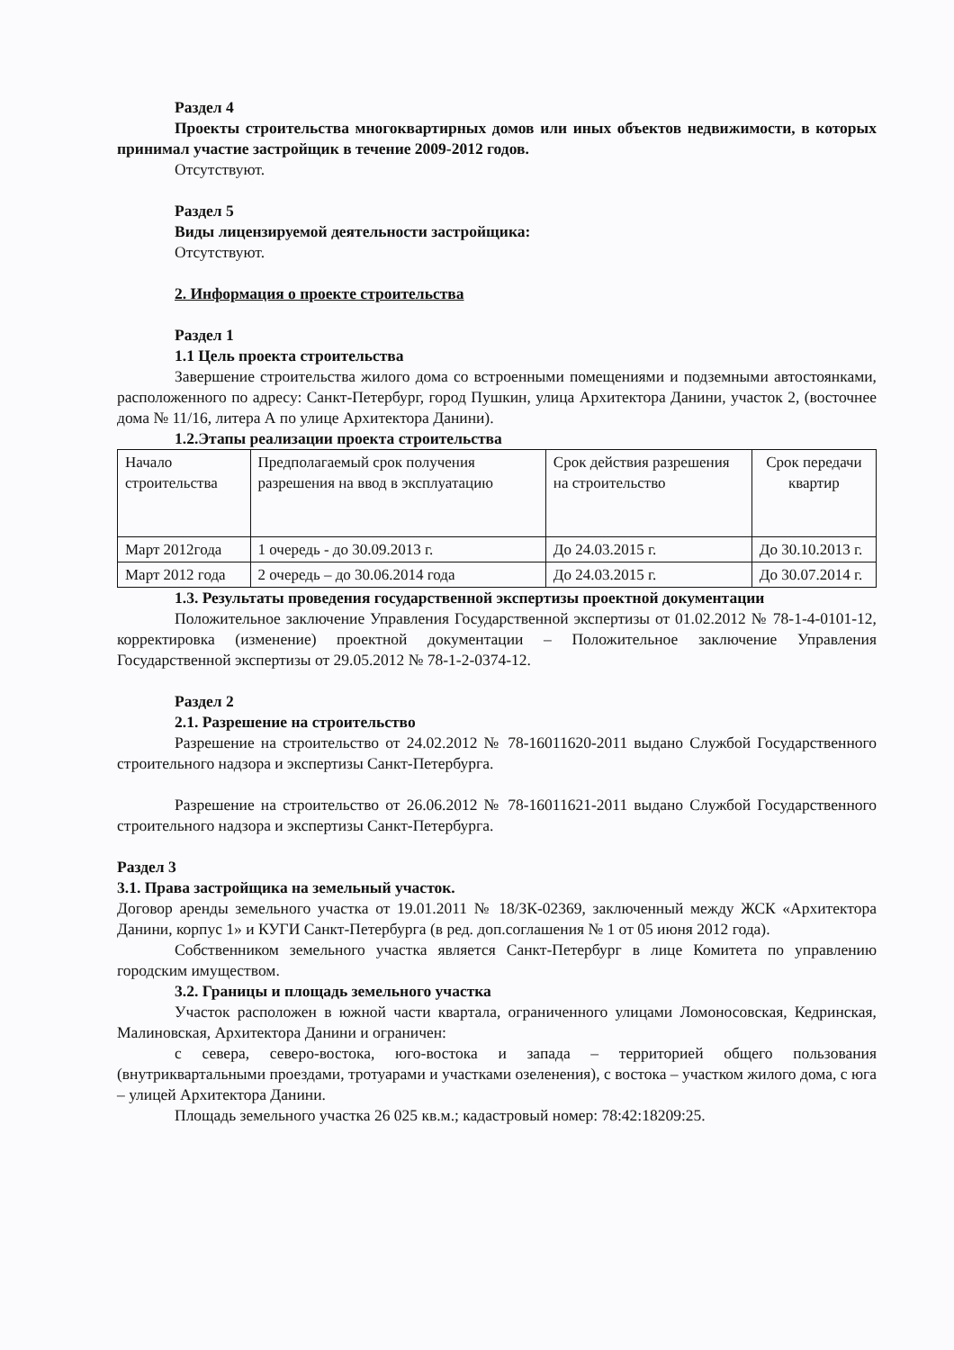Раздел 4
Проекты строительства многоквартирных домов или иных объектов недвижимости, в которых принимал участие застройщик в течение 2009-2012 годов.
Отсутствуют.
Раздел 5
Виды лицензируемой деятельности застройщика:
Отсутствуют.
2. Информация о проекте строительства
Раздел 1
1.1 Цель проекта строительства
Завершение строительства жилого дома со встроенными помещениями и подземными автостоянками, расположенного по адресу: Санкт-Петербург, город Пушкин, улица Архитектора Данини, участок 2, (восточнее дома № 11/16, литера А по улице Архитектора Данини).
1.2.Этапы реализации проекта строительства
| Начало строительства | Предполагаемый срок получения разрешения на ввод в эксплуатацию | Срок действия разрешения на строительство | Срок передачи квартир |
| Март 2012года | 1 очередь - до 30.09.2013 г. | До 24.03.2015 г. | До 30.10.2013 г. |
| Март 2012 года | 2 очередь – до 30.06.2014 года | До 24.03.2015 г. | До 30.07.2014 г. |
1.3. Результаты проведения государственной экспертизы проектной документации
Положительное заключение Управления Государственной экспертизы от 01.02.2012 № 78-1-4-0101-12, корректировка (изменение) проектной документации – Положительное заключение Управления Государственной экспертизы от 29.05.2012 № 78-1-2-0374-12.
Раздел 2
2.1. Разрешение на строительство
Разрешение на строительство от 24.02.2012 № 78-16011620-2011 выдано Службой Государственного строительного надзора и экспертизы Санкт-Петербурга.
Разрешение на строительство от 26.06.2012 № 78-16011621-2011 выдано Службой Государственного строительного надзора и экспертизы Санкт-Петербурга.
Раздел 3
3.1. Права застройщика на земельный участок.
Договор аренды земельного участка от 19.01.2011 № 18/ЗК-02369, заключенный между ЖСК «Архитектора Данини, корпус 1» и КУГИ Санкт-Петербурга (в ред. доп.соглашения № 1 от 05 июня 2012 года).
Собственником земельного участка является Санкт-Петербург в лице Комитета по управлению городским имуществом.
3.2. Границы и площадь земельного участка
Участок расположен в южной части квартала, ограниченного улицами Ломоносовская, Кедринская, Малиновская, Архитектора Данини и ограничен:
с севера, северо-востока, юго-востока и запада – территорией общего пользования (внутриквартальными проездами, тротуарами и участками озеленения), с востока – участком жилого дома, с юга – улицей Архитектора Данини.
Площадь земельного участка 26 025 кв.м.; кадастровый номер: 78:42:18209:25.